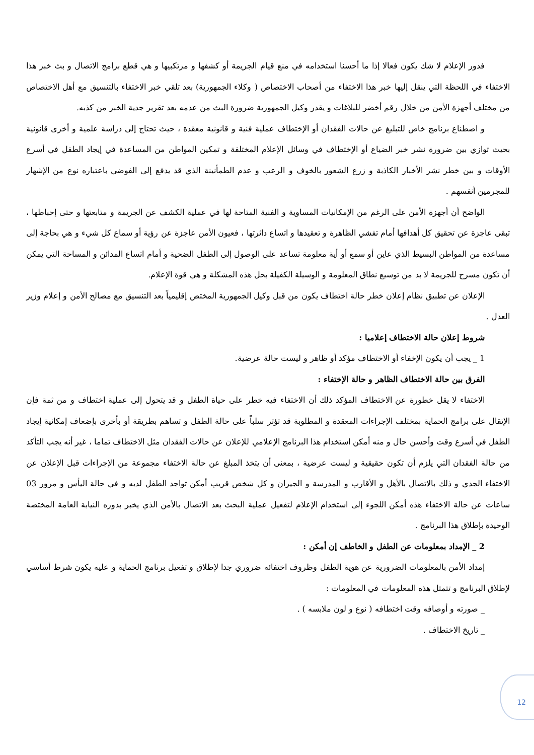فدور الإعلام لا شك يكون فعالا إذا ما أحسنا استخدامه في منع قيام الجريمة أو كشفها و مرتكبيها و هي قطع برامج الاتصال و بث خبر هذا الاختفاء في اللحظة التي ينقل إليها خبر هذا الاختفاء من أصحاب الاختصاص ( وكلاء الجمهورية) بعد تلقي خبر الاختفاء بالتنسيق مع أهل الاختصاص من مختلف أجهزة الأمن من خلال رقم أخضر للبلاغات و يقدر وكيل الجمهورية ضرورة البث من عدمه بعد تقرير جدية الخبر من كذبه.
و اصطناع برنامج خاص للتبليغ عن حالات الفقدان أو الإختطاف عملية فنية و قانونية معقدة ، حيث تحتاج إلى دراسة علمية و أخرى قانونية بحيث توازي بين ضرورة نشر خبر الضياع أو الإختطاف في وسائل الإعلام المختلفة و تمكين المواطن من المساعدة في إيجاد الطفل في أسرع الأوقات و بين خطر نشر الأخبار الكاذبة و زرع الشعور بالخوف و الرعب و عدم الطمأنينة الذي قد يدفع إلى الفوضى باعتباره نوع من الإشهار للمجرمين أنفسهم .
الواضح أن أجهزة الأمن على الرغم من الإمكانيات المساوية و الفنية المتاحة لها في عملية الكشف عن الجريمة و متابعتها و حتى إحباطها ، تبقى عاجزة عن تحقيق كل أهدافها أمام تفشي الظاهرة و تعقيدها و اتساع دائرتها ، فعيون الأمن عاجزة عن رؤية أو سماع كل شيء و هي بحاجة إلى مساعدة من المواطن البسيط الذي عاين أو سمع أو أية معلومة تساعد على الوصول إلى الطفل الضحية و أمام اتساع المدائن و المساحة التي يمكن أن تكون مسرح للجريمة لا بد من توسيع نطاق المعلومة و الوسيلة الكفيلة بحل هذه المشكلة و هي قوة الإعلام.
الإعلان عن تطبيق نظام إعلان خطر حالة اختطاف يكون من قبل وكيل الجمهورية المختص إقليمياً بعد التنسيق مع مصالح الأمن و إعلام وزير العدل .
شروط إعلان حالة الاختطاف إعلاميا :
1 _ يجب أن يكون الإخفاء أو الاختطاف مؤكد أو ظاهر و ليست حالة عرضية.
الفرق بين حالة الاختطاف الظاهر و حالة الإختفاء :
الاختفاء لا يقل خطورة عن الاختطاف المؤكد ذلك أن الاختفاء فيه خطر على حياة الطفل و قد يتحول إلى عملية اختطاف و من ثمة فإن الإتقال على برامج الحماية بمختلف الإجراءات المعقدة و المطلوبة قد تؤثر سلباً على حالة الطفل و تساهم بطريقة أو بأخرى بإضعاف إمكانية إيجاد الطفل في أسرع وقت وأحسن حال و منه أمكن استخدام هذا البرنامج الإعلامي للإعلان عن حالات الفقدان مثل الاختطاف تماما ، غير أنه يجب التأكد من حالة الفقدان التي يلزم أن تكون حقيقية و ليست عرضية ، بمعنى أن يتخذ المبلغ عن حالة الاختفاء مجموعة من الإجراءات قبل الإعلان عن الاختفاء الجدي و ذلك بالاتصال بالأهل و الأقارب و المدرسة و الجيران و كل شخص قريب أمكن تواجد الطفل لديه و في حالة اليأس و مرور 03 ساعات عن حالة الاختفاء هذه أمكن اللجوء إلى استخدام الإعلام لتفعيل عملية البحث بعد الاتصال بالأمن الذي يخبر بدوره النيابة العامة المختصة الوحيدة بإطلاق هذا البرنامج .
2 _ الإمداد بمعلومات عن الطفل و الخاطف إن أمكن :
إمداد الأمن بالمعلومات الضرورية عن هوية الطفل وظروف اختفائه ضروري جدا لإطلاق و تفعيل برنامج الحماية و عليه يكون شرط أساسي لإطلاق البرنامج و تتمثل هذه المعلومات في المعلومات :
_ صورته و أوصافه وقت اختطافه ( نوع و لون ملابسه ) .
_ تاريخ الاختطاف .
12